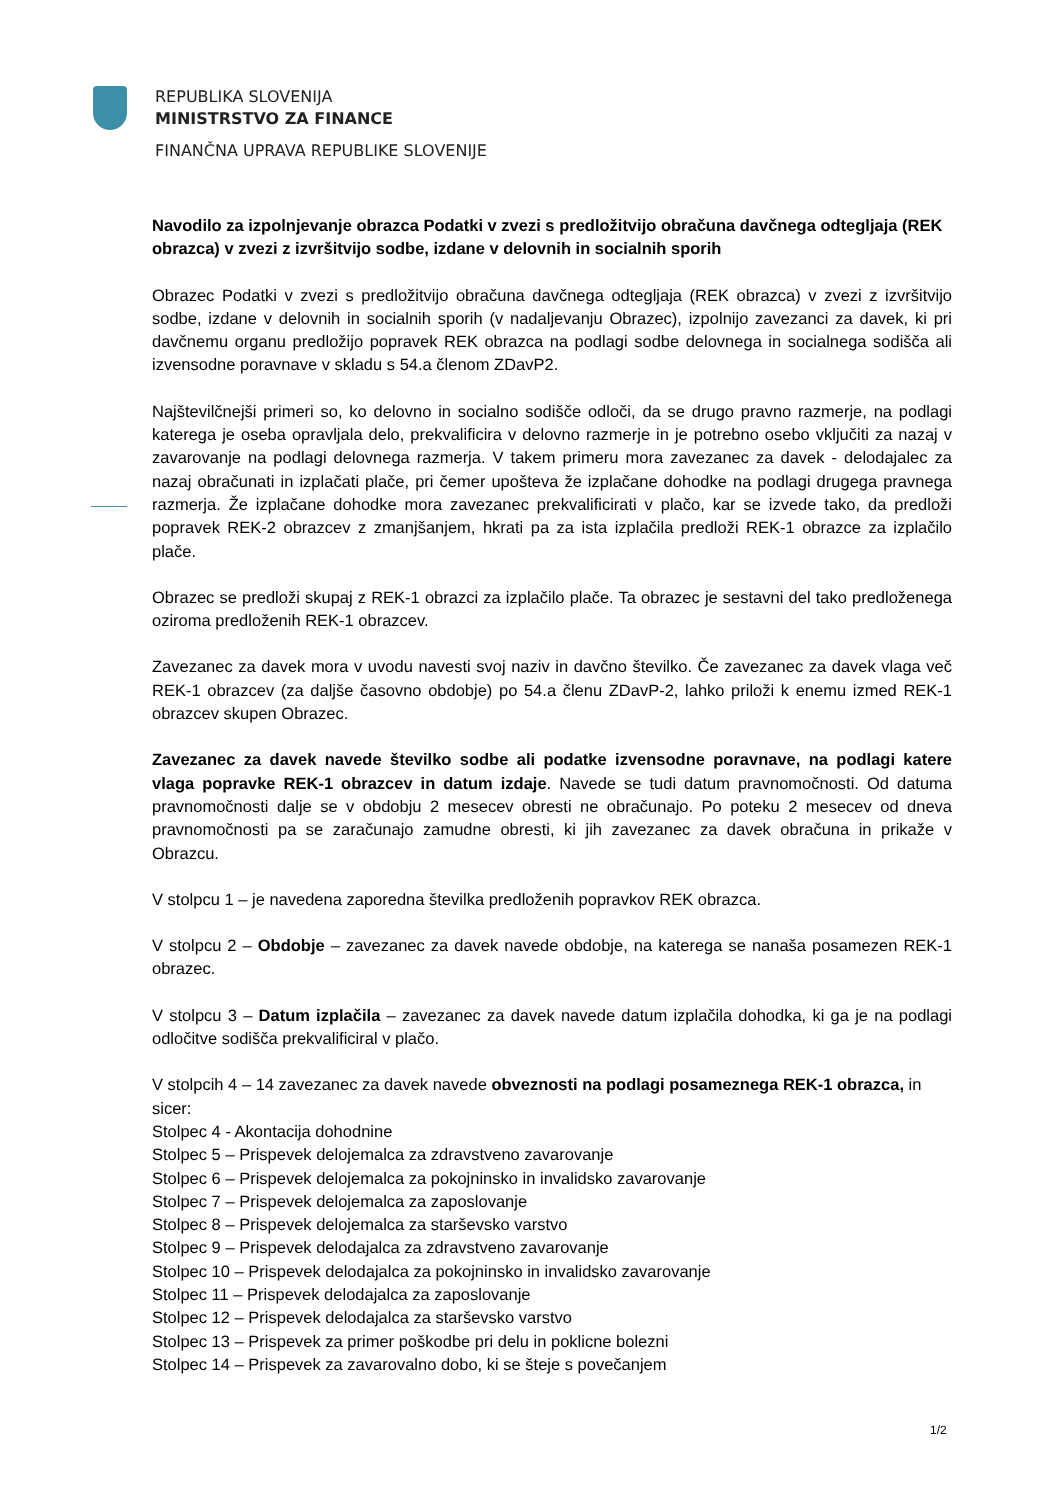REPUBLIKA SLOVENIJA
MINISTRSTVO ZA FINANCE
FINANČNA UPRAVA REPUBLIKE SLOVENIJE
Navodilo za izpolnjevanje obrazca Podatki v zvezi s predložitvijo obračuna davčnega odtegljaja (REK obrazca) v zvezi z izvršitvijo sodbe, izdane v delovnih in socialnih sporih
Obrazec Podatki v zvezi s predložitvijo obračuna davčnega odtegljaja (REK obrazca) v zvezi z izvršitvijo sodbe, izdane v delovnih in socialnih sporih (v nadaljevanju Obrazec), izpolnijo zavezanci za davek, ki pri davčnemu organu predložijo popravek REK obrazca na podlagi sodbe delovnega in socialnega sodišča ali izvensodne poravnave v skladu s 54.a členom ZDavP2.
Najštevilčnejši primeri so, ko delovno in socialno sodišče odloči, da se drugo pravno razmerje, na podlagi katerega je oseba opravljala delo, prekvalificira v delovno razmerje in je potrebno osebo vključiti za nazaj v zavarovanje na podlagi delovnega razmerja. V takem primeru mora zavezanec za davek - delodajalec za nazaj obračunati in izplačati plače, pri čemer upošteva že izplačane dohodke na podlagi drugega pravnega razmerja. Že izplačane dohodke mora zavezanec prekvalificirati v plačo, kar se izvede tako, da predloži popravek REK-2 obrazcev z zmanjšanjem, hkrati pa za ista izplačila predloži REK-1 obrazce za izplačilo plače.
Obrazec se predloži skupaj z REK-1 obrazci za izplačilo plače. Ta obrazec je sestavni del tako predloženega oziroma predloženih REK-1 obrazcev.
Zavezanec za davek mora v uvodu navesti svoj naziv in davčno številko. Če zavezanec za davek vlaga več REK-1 obrazcev (za daljše časovno obdobje) po 54.a členu ZDavP-2, lahko priloži k enemu izmed REK-1 obrazcev skupen Obrazec.
Zavezanec za davek navede številko sodbe ali podatke izvensodne poravnave, na podlagi katere vlaga popravke REK-1 obrazcev in datum izdaje. Navede se tudi datum pravnomočnosti. Od datuma pravnomočnosti dalje se v obdobju 2 mesecev obresti ne obračunajo. Po poteku 2 mesecev od dneva pravnomočnosti pa se zaračunajo zamudne obresti, ki jih zavezanec za davek obračuna in prikaže v Obrazcu.
V stolpcu 1 – je navedena zaporedna številka predloženih popravkov REK obrazca.
V stolpcu 2 – Obdobje – zavezanec za davek navede obdobje, na katerega se nanaša posamezen REK-1 obrazec.
V stolpcu 3 – Datum izplačila – zavezanec za davek navede datum izplačila dohodka, ki ga je na podlagi odločitve sodišča prekvalificiral v plačo.
V stolpcih 4 – 14 zavezanec za davek navede obveznosti na podlagi posameznega REK-1 obrazca, in sicer:
Stolpec 4 - Akontacija dohodnine
Stolpec 5 – Prispevek delojemalca za zdravstveno zavarovanje
Stolpec 6 – Prispevek delojemalca za pokojninsko in invalidsko zavarovanje
Stolpec 7 – Prispevek delojemalca za zaposlovanje
Stolpec 8 – Prispevek delojemalca za starševsko varstvo
Stolpec 9 – Prispevek delodajalca za zdravstveno zavarovanje
Stolpec 10 – Prispevek delodajalca za pokojninsko in invalidsko zavarovanje
Stolpec 11 – Prispevek delodajalca za zaposlovanje
Stolpec 12 – Prispevek delodajalca za starševsko varstvo
Stolpec 13 – Prispevek za primer poškodbe pri delu in poklicne bolezni
Stolpec 14 – Prispevek za zavarovalno dobo, ki se šteje s povečanjem
1/2